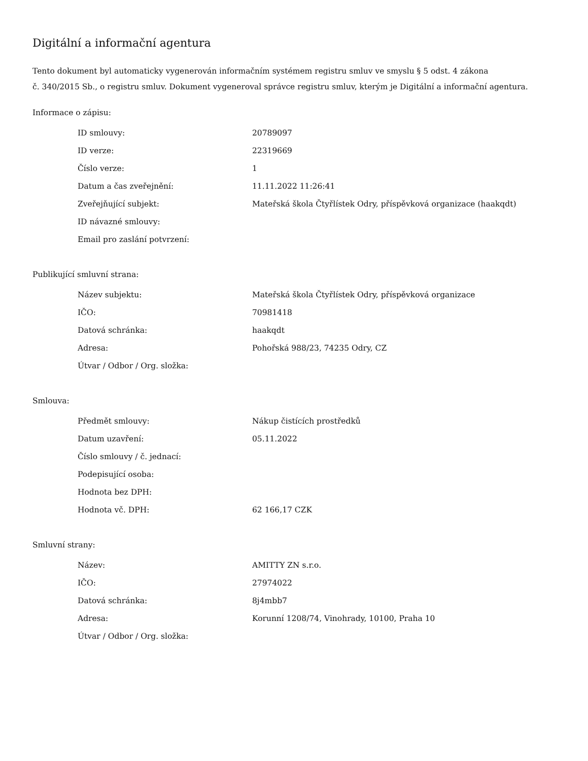Digitální a informační agentura
Tento dokument byl automaticky vygenerován informačním systémem registru smluv ve smyslu § 5 odst. 4 zákona
č. 340/2015 Sb., o registru smluv. Dokument vygeneroval správce registru smluv, kterým je Digitální a informační agentura.
Informace o zápisu:
| ID smlouvy: | 20789097 |
| ID verze: | 22319669 |
| Číslo verze: | 1 |
| Datum a čas zveřejnění: | 11.11.2022 11:26:41 |
| Zveřejňující subjekt: | Mateřská škola Čtyřlístek Odry, příspěvková organizace (haakqdt) |
| ID návazné smlouvy: | |
| Email pro zaslání potvrzení: | |
Publikující smluvní strana:
| Název subjektu: | Mateřská škola Čtyřlístek Odry, příspěvková organizace |
| IČO: | 70981418 |
| Datová schránka: | haakqdt |
| Adresa: | Pohořská 988/23, 74235 Odry, CZ |
| Útvar / Odbor / Org. složka: | |
Smlouva:
| Předmět smlouvy: | Nákup čistících prostředků |
| Datum uzavření: | 05.11.2022 |
| Číslo smlouvy / č. jednací: | |
| Podepisující osoba: | |
| Hodnota bez DPH: | |
| Hodnota vč. DPH: | 62 166,17 CZK |
Smluvní strany:
| Název: | AMITTY ZN s.r.o. |
| IČO: | 27974022 |
| Datová schránka: | 8j4mbb7 |
| Adresa: | Korunní 1208/74, Vinohrady, 10100, Praha 10 |
| Útvar / Odbor / Org. složka: | |